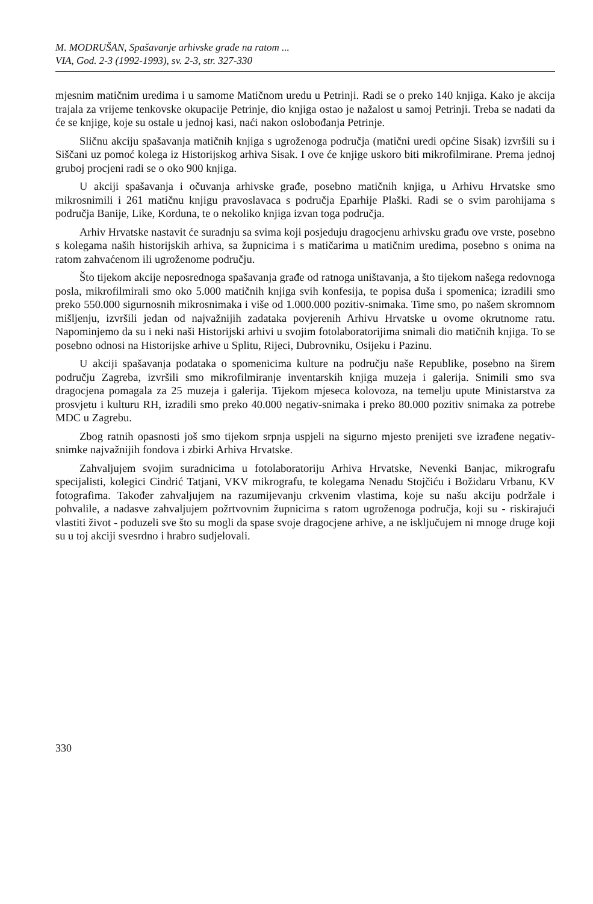M. MODRUŠAN, Spašavanje arhivske građe na ratom ...
VIA, God. 2-3 (1992-1993), sv. 2-3, str. 327-330
mjesnim matičnim uredima i u samome Matičnom uredu u Petrinji. Radi se o preko 140 knjiga. Kako je akcija trajala za vrijeme tenkovske okupacije Petrinje, dio knjiga ostao je nažalost u samoj Petrinji. Treba se nadati da će se knjige, koje su ostale u jednoj kasi, naći nakon oslobođanja Petrinje.
Sličnu akciju spašavanja matičnih knjiga s ugroženoga područja (matični uredi općine Sisak) izvršili su i Siščani uz pomoć kolega iz Historijskog arhiva Sisak. I ove će knjige uskoro biti mikrofilmirane. Prema jednoj gruboj procjeni radi se o oko 900 knjiga.
U akciji spašavanja i očuvanja arhivske građe, posebno matičnih knjiga, u Arhivu Hrvatske smo mikrosnimili i 261 matičnu knjigu pravoslavaca s područja Eparhije Plaški. Radi se o svim parohijama s područja Banije, Like, Korduna, te o nekoliko knjiga izvan toga područja.
Arhiv Hrvatske nastavit će suradnju sa svima koji posjeduju dragocjenu arhivsku građu ove vrste, posebno s kolegama naših historijskih arhiva, sa župnicima i s matičarima u matičnim uredima, posebno s onima na ratom zahvaćenom ili ugroženome području.
Što tijekom akcije neposrednoga spašavanja građe od ratnoga uništavanja, a što tijekom našega redovnoga posla, mikrofilmirali smo oko 5.000 matičnih knjiga svih konfesija, te popisa duša i spomenica; izradili smo preko 550.000 sigurnosnih mikrosnimaka i više od 1.000.000 pozitiv-snimaka. Time smo, po našem skromnom mišljenju, izvršili jedan od najvažnijih zadataka povjerenih Arhivu Hrvatske u ovome okrutnome ratu. Napominjemo da su i neki naši Historijski arhivi u svojim fotolaboratorijima snimali dio matičnih knjiga. To se posebno odnosi na Historijske arhive u Splitu, Rijeci, Dubrovniku, Osijeku i Pazinu.
U akciji spašavanja podataka o spomenicima kulture na području naše Republike, posebno na širem području Zagreba, izvršili smo mikrofilmiranje inventarskih knjiga muzeja i galerija. Snimili smo sva dragocjena pomagala za 25 muzeja i galerija. Tijekom mjeseca kolovoza, na temelju upute Ministarstva za prosvjetu i kulturu RH, izradili smo preko 40.000 negativ-snimaka i preko 80.000 pozitiv snimaka za potrebe MDC u Zagrebu.
Zbog ratnih opasnosti još smo tijekom srpnja uspjeli na sigurno mjesto prenijeti sve izrađene negativ-snimke najvažnijih fondova i zbirki Arhiva Hrvatske.
Zahvaljujem svojim suradnicima u fotolaboratoriju Arhiva Hrvatske, Nevenki Banjac, mikrografu specijalisti, kolegici Cindrić Tatjani, VKV mikrografu, te kolegama Nenadu Stojčiću i Božidaru Vrbanu, KV fotografima. Također zahvaljujem na razumijevanju crkvenim vlastima, koje su našu akciju podržale i pohvalile, a nadasve zahvaljujem požrtvovnim župnicima s ratom ugroženoga područja, koji su - riskirajući vlastiti život - poduzeli sve što su mogli da spase svoje dragocjene arhive, a ne isključujem ni mnoge druge koji su u toj akciji svesrdno i hrabro sudjelovali.
330